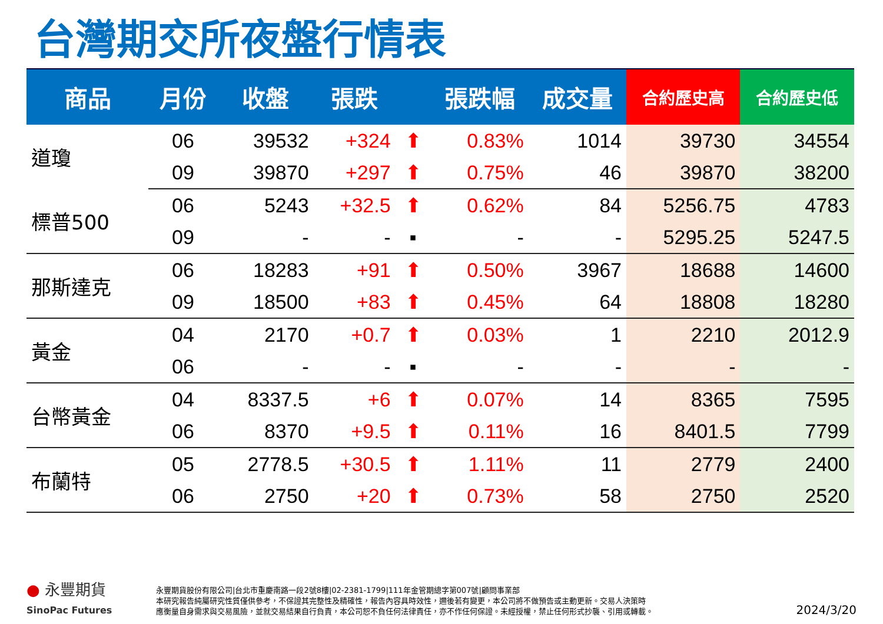台灣期交所夜盤行情表
| 商品 | 月份 | 收盤 | 張跌 | | 張跌幅 | 成交量 | 合約歷史高 | 合約歷史低 |
| --- | --- | --- | --- | --- | --- | --- | --- | --- |
| 道瓊 | 06 | 39532 | +324 | ⬆ | 0.83% | 1014 | 39730 | 34554 |
| | 09 | 39870 | +297 | ⬆ | 0.75% | 46 | 39870 | 38200 |
| 標普500 | 06 | 5243 | +32.5 | ⬆ | 0.62% | 84 | 5256.75 | 4783 |
| | 09 | - | - | ▪ | - | - | 5295.25 | 5247.5 |
| 那斯達克 | 06 | 18283 | +91 | ⬆ | 0.50% | 3967 | 18688 | 14600 |
| | 09 | 18500 | +83 | ⬆ | 0.45% | 64 | 18808 | 18280 |
| 黃金 | 04 | 2170 | +0.7 | ⬆ | 0.03% | 1 | 2210 | 2012.9 |
| | 06 | - | - | ▪ | - | - | - | - |
| 台幣黃金 | 04 | 8337.5 | +6 | ⬆ | 0.07% | 14 | 8365 | 7595 |
| | 06 | 8370 | +9.5 | ⬆ | 0.11% | 16 | 8401.5 | 7799 |
| 布蘭特 | 05 | 2778.5 | +30.5 | ⬆ | 1.11% | 11 | 2779 | 2400 |
| | 06 | 2750 | +20 | ⬆ | 0.73% | 58 | 2750 | 2520 |
● 永豐期貨
SinoPac Futures
永豐期貨股份有限公司|台北市重慶南路一段2號8樓|02-2381-1799|111年金管期總字第007號|顧問事業部
本研究報告純屬研究性質僅供參考，不保證其完整性及精確性，報告內容具時效性，邇後若有變更，本公司將不做預告或主動更新。交易人決策時
應衡量自身需求與交易風險，並就交易結果自行負責，本公司恕不負任何法律責任，亦不作任何保證。未經授權，禁止任何形式抄襲、引用或轉載。
2024/3/20